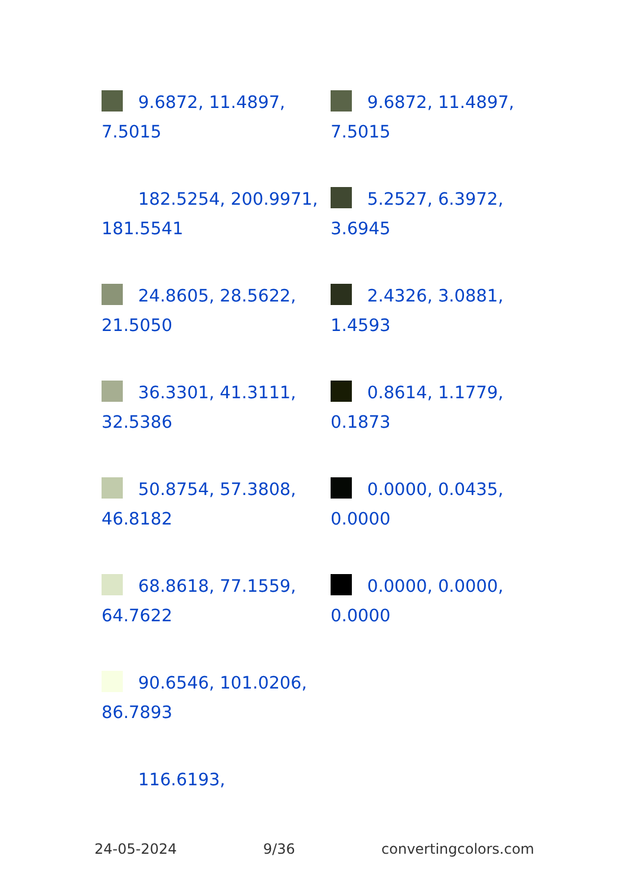9.6872, 11.4897, 7.5015
9.6872, 11.4897, 7.5015
182.5254, 200.9971, 181.5541
5.2527, 6.3972, 3.6945
24.8605, 28.5622, 21.5050
2.4326, 3.0881, 1.4593
36.3301, 41.3111, 32.5386
0.8614, 1.1779, 0.1873
50.8754, 57.3808, 46.8182
0.0000, 0.0435, 0.0000
68.8618, 77.1559, 64.7622
0.0000, 0.0000, 0.0000
90.6546, 101.0206, 86.7893
116.6193,
24-05-2024 9/36 convertingcolors.com